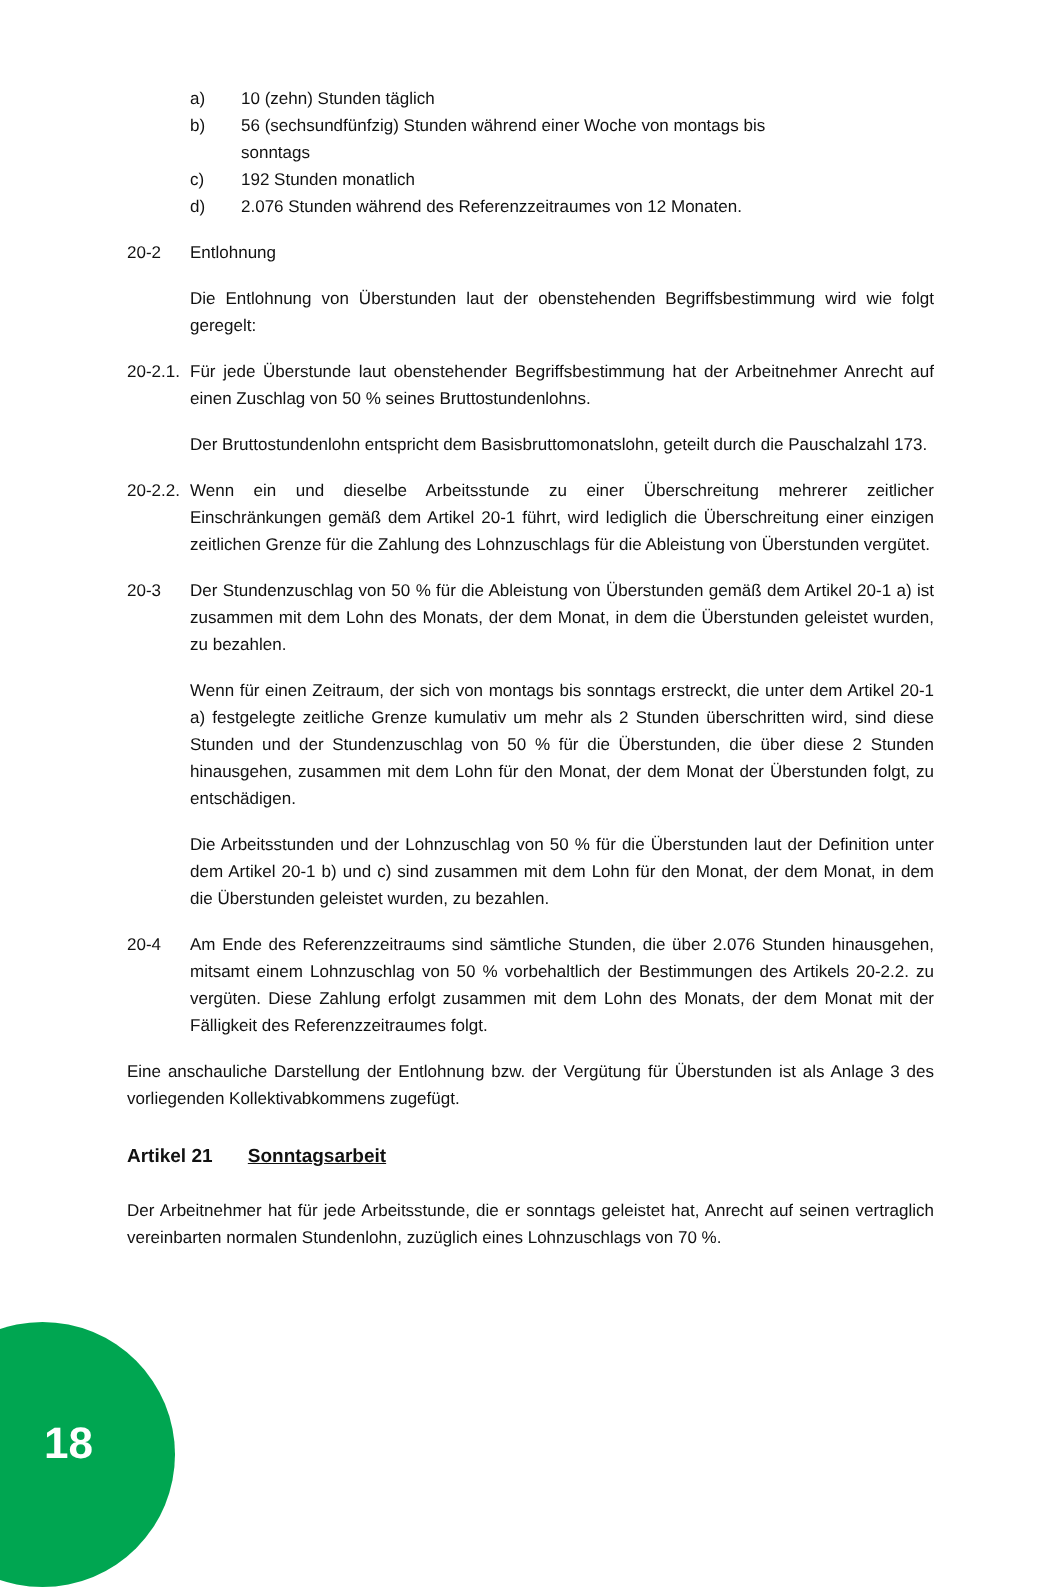a) 10 (zehn) Stunden täglich
b) 56 (sechsundfünfzig) Stunden während einer Woche von montags bis
sonntags
c) 192 Stunden monatlich
d) 2.076 Stunden während des Referenzzeitraumes von 12 Monaten.
20-2 Entlohnung
Die Entlohnung von Überstunden laut der obenstehenden Begriffsbestimmung wird wie folgt geregelt:
20-2.1. Für jede Überstunde laut obenstehender Begriffsbestimmung hat der Arbeitnehmer Anrecht auf einen Zuschlag von 50 % seines Bruttostundenlohns.
Der Bruttostundenlohn entspricht dem Basisbruttomonatslohn, geteilt durch die Pauschalzahl 173.
20-2.2. Wenn ein und dieselbe Arbeitsstunde zu einer Überschreitung mehrerer zeitlicher Einschränkungen gemäß dem Artikel 20-1 führt, wird lediglich die Überschreitung einer einzigen zeitlichen Grenze für die Zahlung des Lohnzuschlags für die Ableistung von Überstunden vergütet.
20-3 Der Stundenzuschlag von 50 % für die Ableistung von Überstunden gemäß dem Artikel 20-1 a) ist zusammen mit dem Lohn des Monats, der dem Monat, in dem die Überstunden geleistet wurden, zu bezahlen.
Wenn für einen Zeitraum, der sich von montags bis sonntags erstreckt, die unter dem Artikel 20-1 a) festgelegte zeitliche Grenze kumulativ um mehr als 2 Stunden überschritten wird, sind diese Stunden und der Stundenzuschlag von 50 % für die Überstunden, die über diese 2 Stunden hinausgehen, zusammen mit dem Lohn für den Monat, der dem Monat der Überstunden folgt, zu entschädigen.
Die Arbeitsstunden und der Lohnzuschlag von 50 % für die Überstunden laut der Definition unter dem Artikel 20-1 b) und c) sind zusammen mit dem Lohn für den Monat, der dem Monat, in dem die Überstunden geleistet wurden, zu bezahlen.
20-4 Am Ende des Referenzzeitraums sind sämtliche Stunden, die über 2.076 Stunden hinausgehen, mitsamt einem Lohnzuschlag von 50 % vorbehaltlich der Bestimmungen des Artikels 20-2.2. zu vergüten. Diese Zahlung erfolgt zusammen mit dem Lohn des Monats, der dem Monat mit der Fälligkeit des Referenzzeitraumes folgt.
Eine anschauliche Darstellung der Entlohnung bzw. der Vergütung für Überstunden ist als Anlage 3 des vorliegenden Kollektivabkommens zugefügt.
Artikel 21 Sonntagsarbeit
Der Arbeitnehmer hat für jede Arbeitsstunde, die er sonntags geleistet hat, Anrecht auf seinen vertraglich vereinbarten normalen Stundenlohn, zuzüglich eines Lohnzuschlags von 70 %.
18